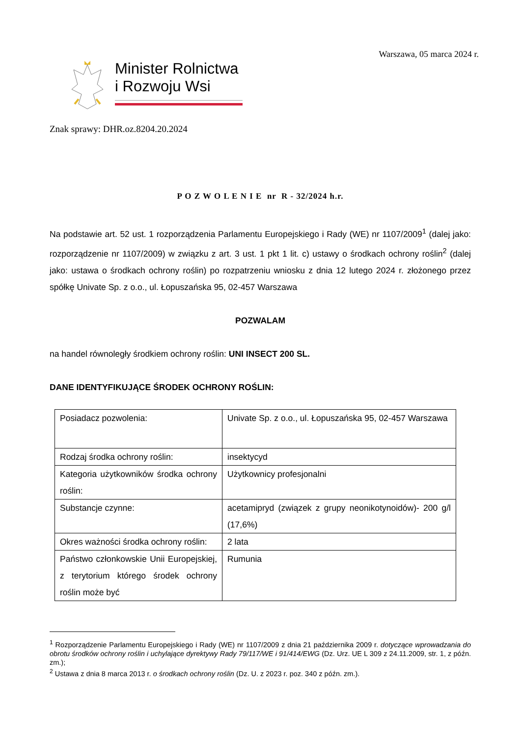Warszawa, 05 marca 2024 r.
Minister Rolnictwa
i Rozwoju Wsi
Znak sprawy: DHR.oz.8204.20.2024
P O Z W O L E N I E nr R - 32/2024 h.r.
Na podstawie art. 52 ust. 1 rozporządzenia Parlamentu Europejskiego i Rady (WE) nr 1107/2009<sup>1</sup> (dalej jako: rozporządzenie nr 1107/2009) w związku z art. 3 ust. 1 pkt 1 lit. c) ustawy o środkach ochrony roślin<sup>2</sup> (dalej jako: ustawa o środkach ochrony roślin) po rozpatrzeniu wniosku z dnia 12 lutego 2024 r. złożonego przez spółkę Univate Sp. z o.o., ul. Łopuszańska 95, 02-457 Warszawa
POZWALAM
na handel równoległy środkiem ochrony roślin: UNI INSECT 200 SL.
DANE IDENTYFIKUJĄCE ŚRODEK OCHRONY ROŚLIN:
| Posiadacz pozwolenia: | Univate Sp. z o.o., ul. Łopuszańska 95, 02-457 Warszawa |
| Rodzaj środka ochrony roślin: | insektycyd |
| Kategoria użytkowników środka ochrony roślin: | Użytkownicy profesjonalni |
| Substancje czynne: | acetamipryd (związek z grupy neonikotynoidów)- 200 g/l (17,6%) |
| Okres ważności środka ochrony roślin: | 2 lata |
| Państwo członkowskie Unii Europejskiej, z terytorium którego środek ochrony roślin może być | Rumunia |
<sup>1</sup> Rozporządzenie Parlamentu Europejskiego i Rady (WE) nr 1107/2009 z dnia 21 października 2009 r. dotyczące wprowadzania do obrotu środków ochrony roślin i uchylające dyrektywy Rady 79/117/WE i 91/414/EWG (Dz. Urz. UE L 309 z 24.11.2009, str. 1, z późn. zm.);
<sup>2</sup> Ustawa z dnia 8 marca 2013 r. o środkach ochrony roślin (Dz. U. z 2023 r. poz. 340 z późn. zm.).